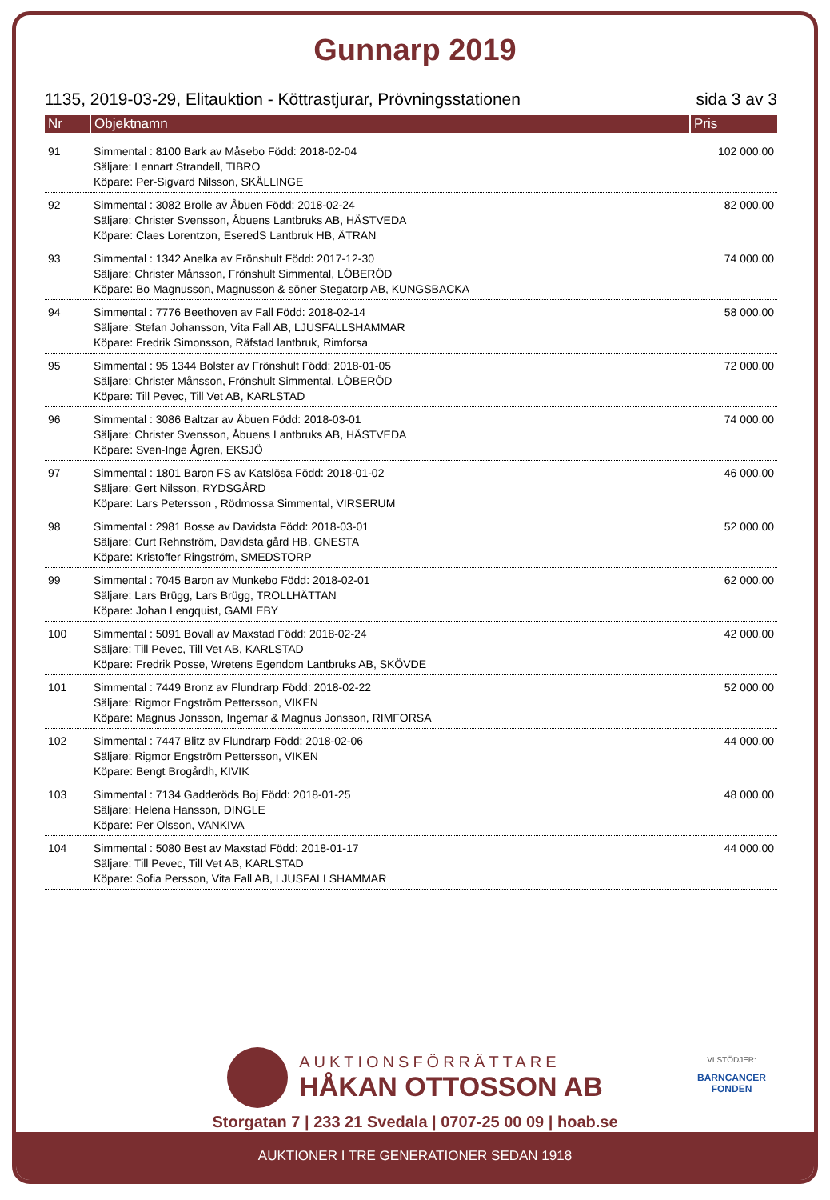Gunnarp 2019
1135, 2019-03-29, Elitauktion - Köttrastjurar, Prövningsstationen sida 3 av 3
| Nr | Objektnamn | Pris |
| --- | --- | --- |
| 91 | Simmental : 8100 Bark av Måsebo Född: 2018-02-04 Säljare: Lennart Strandell, TIBRO Köpare: Per-Sigvard Nilsson, SKÄLLINGE | 102 000.00 |
| 92 | Simmental : 3082 Brolle av Åbuen Född: 2018-02-24 Säljare: Christer Svensson, Åbuens Lantbruks AB, HÄSTVEDA Köpare: Claes Lorentzon, EseredS Lantbruk HB, ÄTRAN | 82 000.00 |
| 93 | Simmental : 1342 Anelka av Frönshult Född: 2017-12-30 Säljare: Christer Månsson, Frönshult Simmental, LÖBERÖD Köpare: Bo Magnusson, Magnusson & söner Stegatorp AB, KUNGSBACKA | 74 000.00 |
| 94 | Simmental : 7776 Beethoven av Fall Född: 2018-02-14 Säljare: Stefan Johansson, Vita Fall AB, LJUSFALLSHAMMAR Köpare: Fredrik Simonsson, Räfstad lantbruk, Rimforsa | 58 000.00 |
| 95 | Simmental : 95 1344 Bolster av Frönshult Född: 2018-01-05 Säljare: Christer Månsson, Frönshult Simmental, LÖBERÖD Köpare: Till Pevec, Till Vet AB, KARLSTAD | 72 000.00 |
| 96 | Simmental : 3086 Baltzar av Åbuen Född: 2018-03-01 Säljare: Christer Svensson, Åbuens Lantbruks AB, HÄSTVEDA Köpare: Sven-Inge Ågren, EKSJÖ | 74 000.00 |
| 97 | Simmental : 1801 Baron FS av Katslösa Född: 2018-01-02 Säljare: Gert Nilsson, RYDSGÅRD Köpare: Lars Petersson , Rödmossa Simmental, VIRSERUM | 46 000.00 |
| 98 | Simmental : 2981 Bosse av Davidsta Född: 2018-03-01 Säljare: Curt Rehnström, Davidsta gård HB, GNESTA Köpare: Kristoffer Ringström, SMEDSTORP | 52 000.00 |
| 99 | Simmental : 7045 Baron av Munkebo Född: 2018-02-01 Säljare: Lars Brügg, Lars Brügg, TROLLHÄTTAN Köpare: Johan Lengquist, GAMLEBY | 62 000.00 |
| 100 | Simmental : 5091 Bovall av Maxstad Född: 2018-02-24 Säljare: Till Pevec, Till Vet AB, KARLSTAD Köpare: Fredrik Posse, Wretens Egendom Lantbruks AB, SKÖVDE | 42 000.00 |
| 101 | Simmental : 7449 Bronz av Flundrarp Född: 2018-02-22 Säljare: Rigmor Engström Pettersson, VIKEN Köpare: Magnus Jonsson, Ingemar & Magnus Jonsson, RIMFORSA | 52 000.00 |
| 102 | Simmental : 7447 Blitz av Flundrarp Född: 2018-02-06 Säljare: Rigmor Engström Pettersson, VIKEN Köpare: Bengt Brogårdh, KIVIK | 44 000.00 |
| 103 | Simmental : 7134 Gadderöds Boj Född: 2018-01-25 Säljare: Helena Hansson, DINGLE Köpare: Per Olsson, VANKIVA | 48 000.00 |
| 104 | Simmental : 5080 Best av Maxstad Född: 2018-01-17 Säljare: Till Pevec, Till Vet AB, KARLSTAD Köpare: Sofia Persson, Vita Fall AB, LJUSFALLSHAMMAR | 44 000.00 |
AUKTIONSFÖRRÄTTARE
HÅKAN OTTOSSON AB
Storgatan 7 | 233 21 Svedala | 0707-25 00 09 | hoab.se
VI STÖDJER:
BARNCANCER
FONDEN
AUKTIONER I TRE GENERATIONER SEDAN 1918